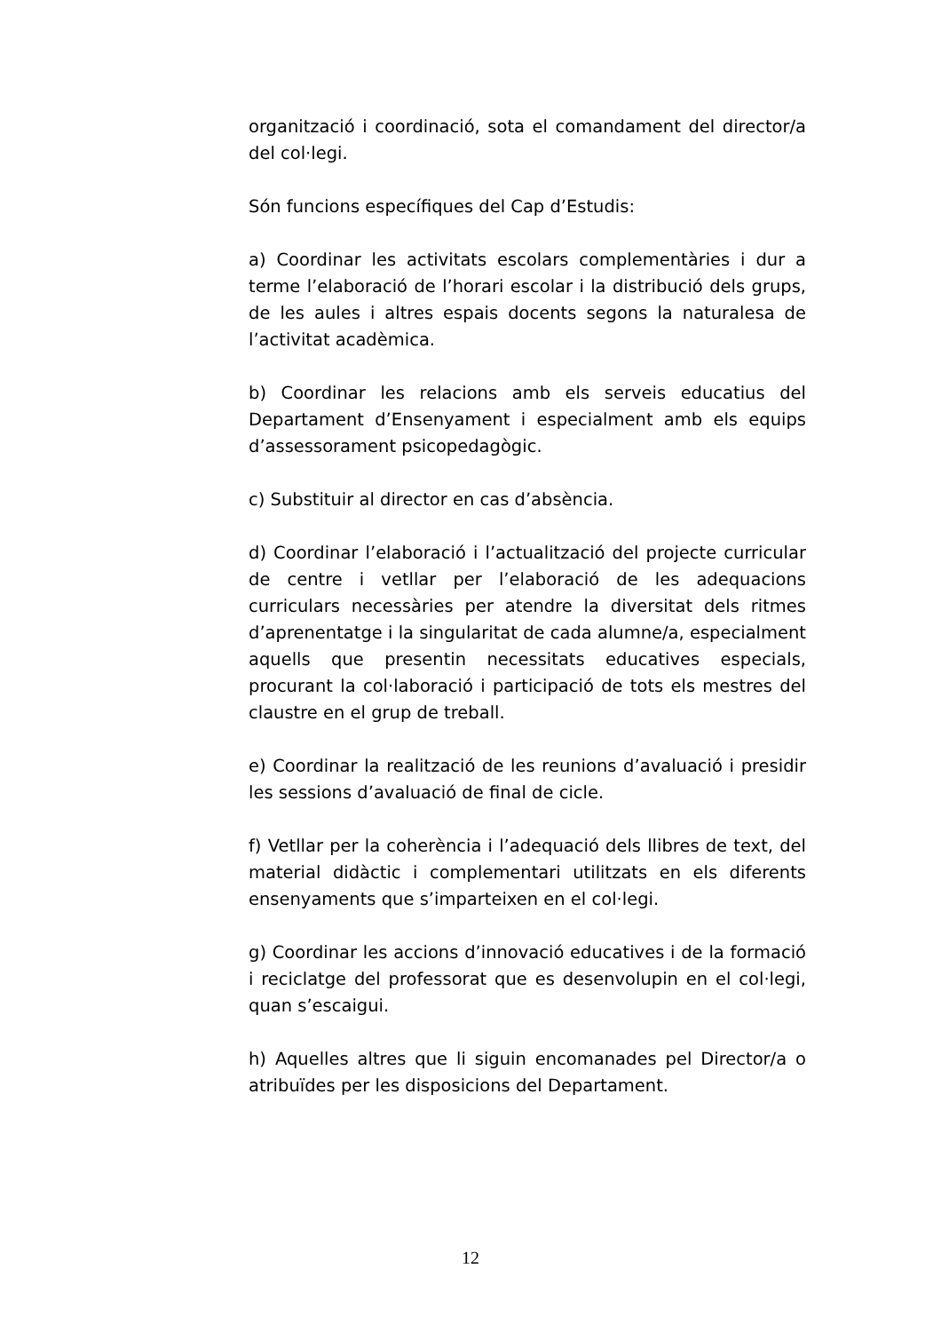organització i coordinació, sota el comandament del director/a del col·legi.
Són funcions específiques del Cap d’Estudis:
a) Coordinar les activitats escolars complementàries i dur a terme l’elaboració de l’horari escolar i la distribució dels grups, de les aules i altres espais docents segons la naturalesa de l’activitat acadèmica.
b) Coordinar les relacions amb els serveis educatius del Departament d’Ensenyament i especialment amb els equips d’assessorament psicopedagògic.
c) Substituir al director en cas d’absència.
d) Coordinar l’elaboració i l’actualització del projecte curricular de centre i vetllar per l’elaboració de les adequacions curriculars necessàries per atendre la diversitat dels ritmes d’aprenentatge i la singularitat de cada alumne/a, especialment aquells que presentin necessitats educatives especials, procurant la col·laboració i participació de tots els mestres del claustre en el grup de treball.
e) Coordinar la realització de les reunions d’avaluació i presidir les sessions d’avaluació de final de cicle.
f) Vetllar per la coherència i l’adequació dels llibres de text, del material didàctic i complementari utilitzats en els diferents ensenyaments que s’imparteixen en el col·legi.
g) Coordinar les accions d’innovació educatives i de la formació i reciclatge del professorat que es desenvolupin en el col·legi, quan s’escaigui.
h) Aquelles altres que li siguin encomanades pel Director/a o atribuïdes per les disposicions del Departament.
12